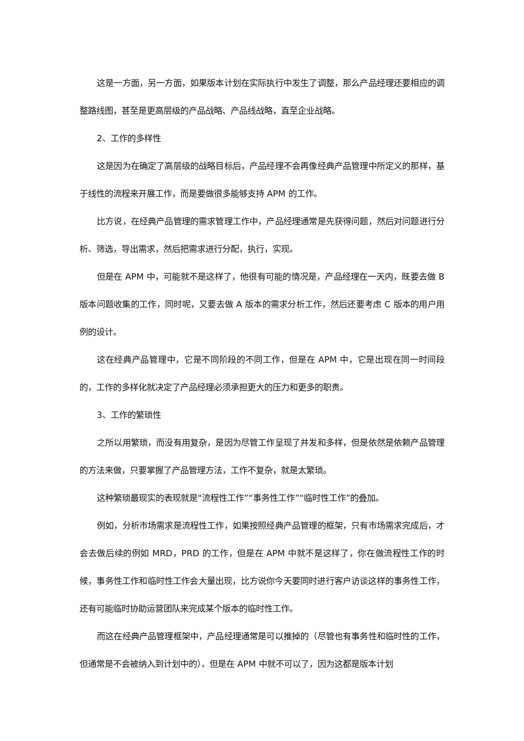这是一方面，另一方面，如果版本计划在实际执行中发生了调整，那么产品经理还要相应的调整路线图，甚至是更高层级的产品战略、产品线战略，直至企业战略。
2、工作的多样性
这是因为在确定了高层级的战略目标后，产品经理不会再像经典产品管理中所定义的那样，基于线性的流程来开展工作，而是要做很多能够支持 APM 的工作。
比方说，在经典产品管理的需求管理工作中，产品经理通常是先获得问题，然后对问题进行分析、筛选，导出需求，然后把需求进行分配，执行，实现。
但是在 APM 中，可能就不是这样了，他很有可能的情况是，产品经理在一天内，既要去做 B 版本问题收集的工作，同时呢，又要去做 A 版本的需求分析工作，然后还要考虑 C 版本的用户用例的设计。
这在经典产品管理中，它是不同阶段的不同工作，但是在 APM 中，它是出现在同一时间段的，工作的多样化就决定了产品经理必须承担更大的压力和更多的职责。
3、工作的繁琐性
之所以用繁琐，而没有用复杂，是因为尽管工作呈现了并发和多样，但是依然是依赖产品管理的方法来做，只要掌握了产品管理方法，工作不复杂，就是太繁琐。
这种繁琐最现实的表现就是“流程性工作”“事务性工作”“临时性工作”的叠加。
例如，分析市场需求是流程性工作，如果按照经典产品管理的框架，只有市场需求完成后，才会去做后续的例如 MRD，PRD 的工作，但是在 APM 中就不是这样了，你在做流程性工作的时候，事务性工作和临时性工作会大量出现，比方说你今天要同时进行客户访谈这样的事务性工作，还有可能临时协助运营团队来完成某个版本的临时性工作。
而这在经典产品管理框架中，产品经理通常是可以推掉的（尽管也有事务性和临时性的工作，但通常是不会被纳入到计划中的），但是在 APM 中就不可以了，因为这都是版本计划